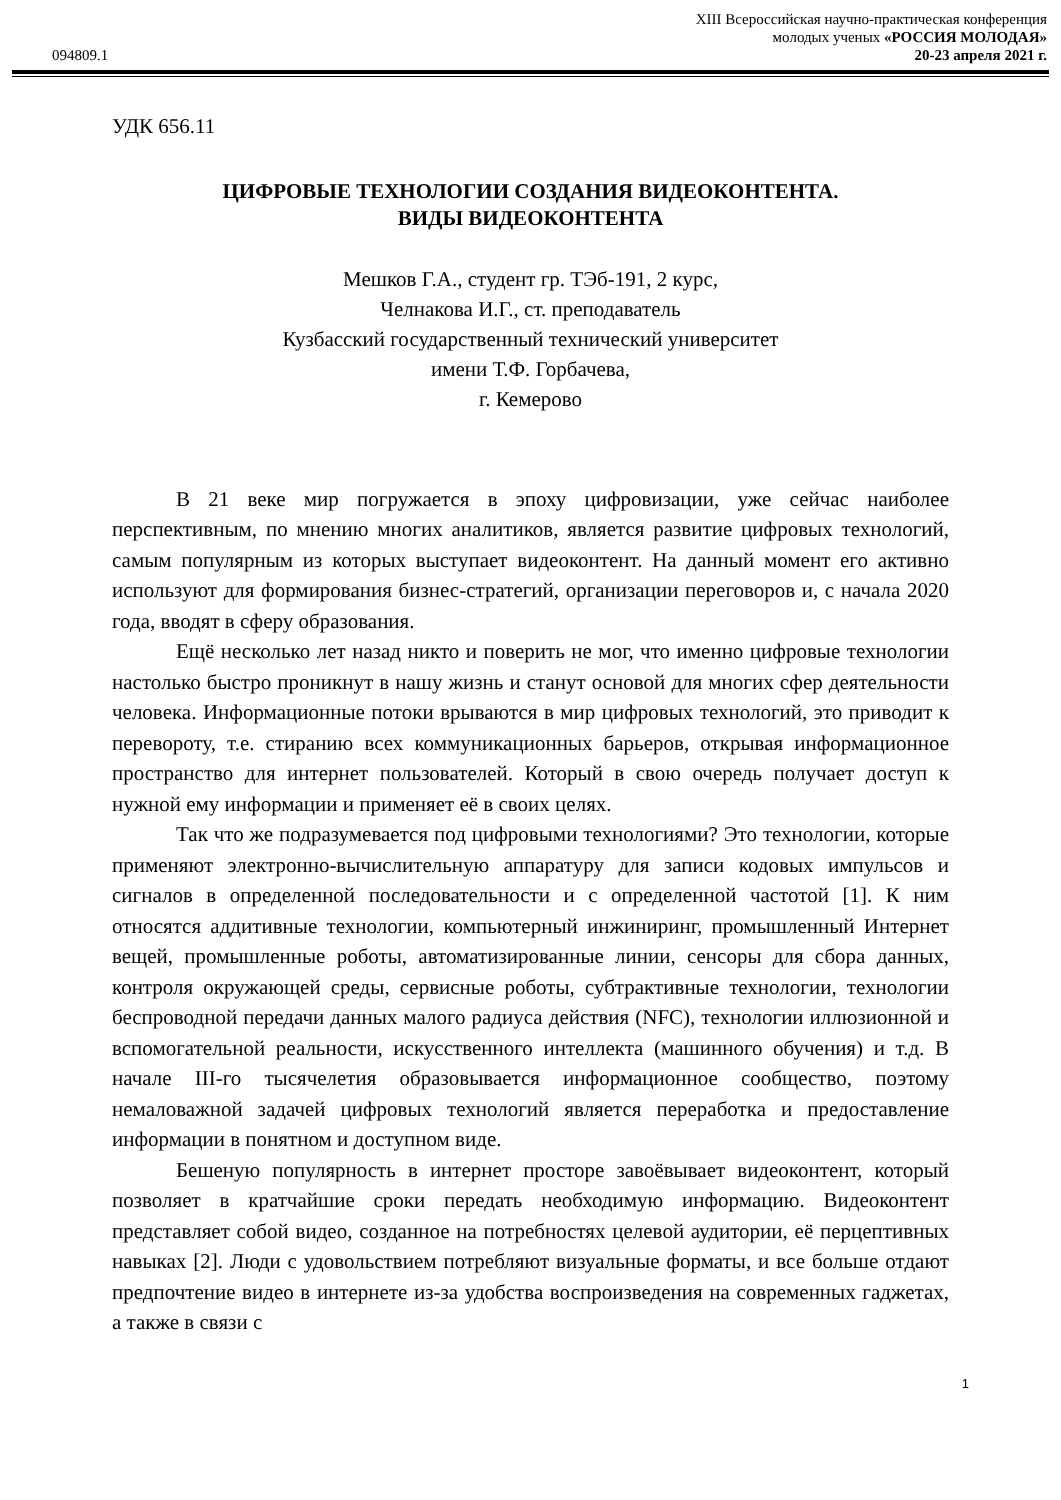094809.1
XIII Всероссийская научно-практическая конференция
молодых ученых «РОССИЯ МОЛОДАЯ»
20-23 апреля 2021 г.
УДК 656.11
ЦИФРОВЫЕ ТЕХНОЛОГИИ СОЗДАНИЯ ВИДЕОКОНТЕНТА.
ВИДЫ ВИДЕОКОНТЕНТА
Мешков Г.А., студент гр. ТЭб-191, 2 курс,
Челнакова И.Г., ст. преподаватель
Кузбасский государственный технический университет
имени Т.Ф. Горбачева,
г. Кемерово
В 21 веке мир погружается в эпоху цифровизации, уже сейчас наиболее перспективным, по мнению многих аналитиков, является развитие цифровых технологий, самым популярным из которых выступает видеоконтент. На данный момент его активно используют для формирования бизнес-стратегий, организации переговоров и, с начала 2020 года, вводят в сферу образования.
Ещё несколько лет назад никто и поверить не мог, что именно цифровые технологии настолько быстро проникнут в нашу жизнь и станут основой для многих сфер деятельности человека. Информационные потоки врываются в мир цифровых технологий, это приводит к перевороту, т.е. стиранию всех коммуникационных барьеров, открывая информационное пространство для интернет пользователей. Который в свою очередь получает доступ к нужной ему информации и применяет её в своих целях.
Так что же подразумевается под цифровыми технологиями? Это технологии, которые применяют электронно-вычислительную аппаратуру для записи кодовых импульсов и сигналов в определенной последовательности и с определенной частотой [1]. К ним относятся аддитивные технологии, компьютерный инжиниринг, промышленный Интернет вещей, промышленные роботы, автоматизированные линии, сенсоры для сбора данных, контроля окружающей среды, сервисные роботы, субтрактивные технологии, технологии беспроводной передачи данных малого радиуса действия (NFC), технологии иллюзионной и вспомогательной реальности, искусственного интеллекта (машинного обучения) и т.д. В начале III-го тысячелетия образовывается информационное сообщество, поэтому немаловажной задачей цифровых технологий является переработка и предоставление информации в понятном и доступном виде.
Бешеную популярность в интернет просторе завоёвывает видеоконтент, который позволяет в кратчайшие сроки передать необходимую информацию. Видеоконтент представляет собой видео, созданное на потребностях целевой аудитории, её перцептивных навыках [2]. Люди с удовольствием потребляют визуальные форматы, и все больше отдают предпочтение видео в интернете из-за удобства воспроизведения на современных гаджетах, а также в связи с
1